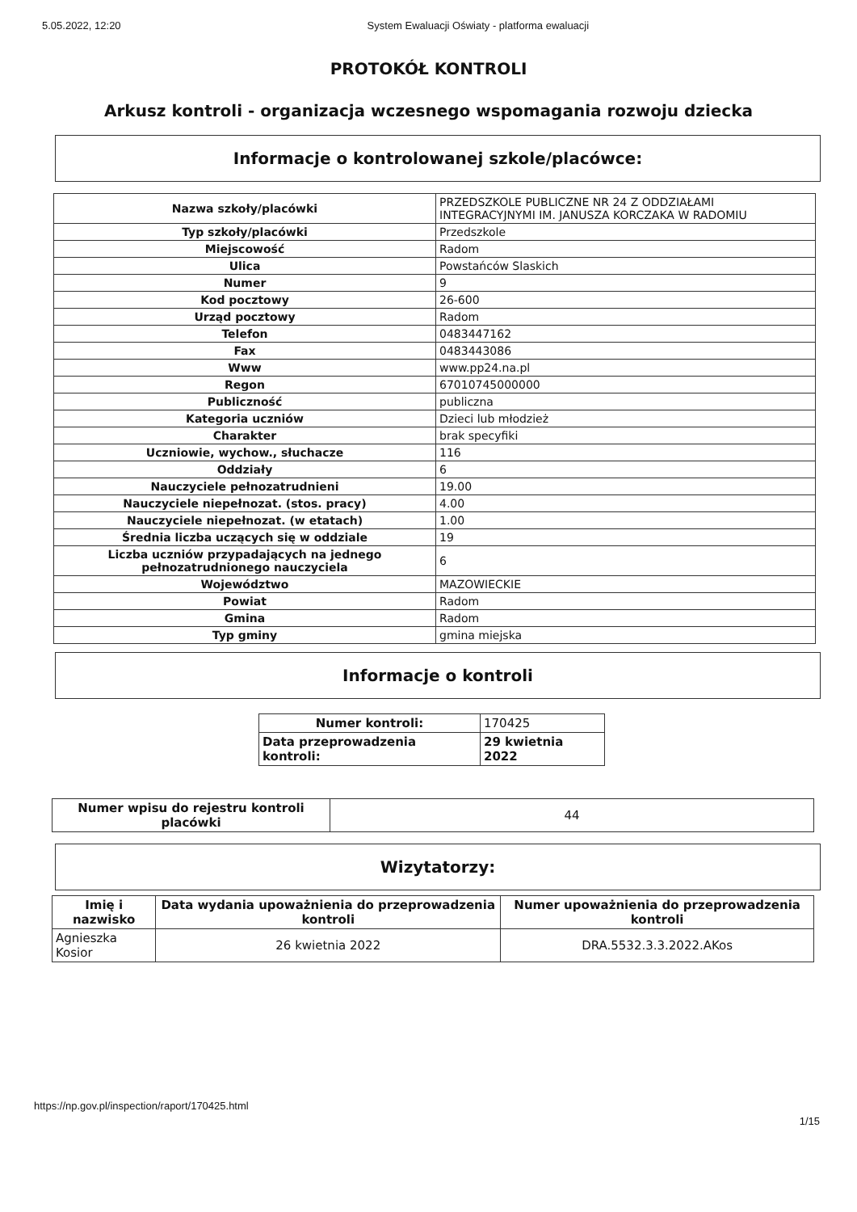5.05.2022, 12:20 System Ewaluacji Oświaty - platforma ewaluacji
PROTOKÓŁ KONTROLI
Arkusz kontroli - organizacja wczesnego wspomagania rozwoju dziecka
Informacje o kontrolowanej szkole/placówce:
| Nazwa szkoły/placówki | PRZEDSZKOLE PUBLICZNE NR 24 Z ODDZIAŁAMI INTEGRACYJNYMI IM. JANUSZA KORCZAKA W RADOMIU |
| Typ szkoły/placówki | Przedszkole |
| Miejscowość | Radom |
| Ulica | Powstańców Slaskich |
| Numer | 9 |
| Kod pocztowy | 26-600 |
| Urząd pocztowy | Radom |
| Telefon | 0483447162 |
| Fax | 0483443086 |
| Www | www.pp24.na.pl |
| Regon | 67010745000000 |
| Publiczność | publiczna |
| Kategoria uczniów | Dzieci lub młodzież |
| Charakter | brak specyfiki |
| Uczniowie, wychow., słuchacze | 116 |
| Oddziały | 6 |
| Nauczyciele pełnozatrudnieni | 19.00 |
| Nauczyciele niepełnozat. (stos. pracy) | 4.00 |
| Nauczyciele niepełnozat. (w etatach) | 1.00 |
| Średnia liczba uczących się w oddziale | 19 |
| Liczba uczniów przypadających na jednego pełnozatrudnionego nauczyciela | 6 |
| Województwo | MAZOWIECKIE |
| Powiat | Radom |
| Gmina | Radom |
| Typ gminy | gmina miejska |
Informacje o kontroli
| Numer kontroli: | 170425 |
| Data przeprowadzenia kontroli: | 29 kwietnia 2022 |
| Numer wpisu do rejestru kontroli placówki | 44 |
Wizytatorzy:
| Imię i nazwisko | Data wydania upoważnienia do przeprowadzenia kontroli | Numer upoważnienia do przeprowadzenia kontroli |
| --- | --- | --- |
| Agnieszka Kosior | 26 kwietnia 2022 | DRA.5532.3.3.2022.AKos |
https://np.gov.pl/inspection/raport/170425.html
1/15